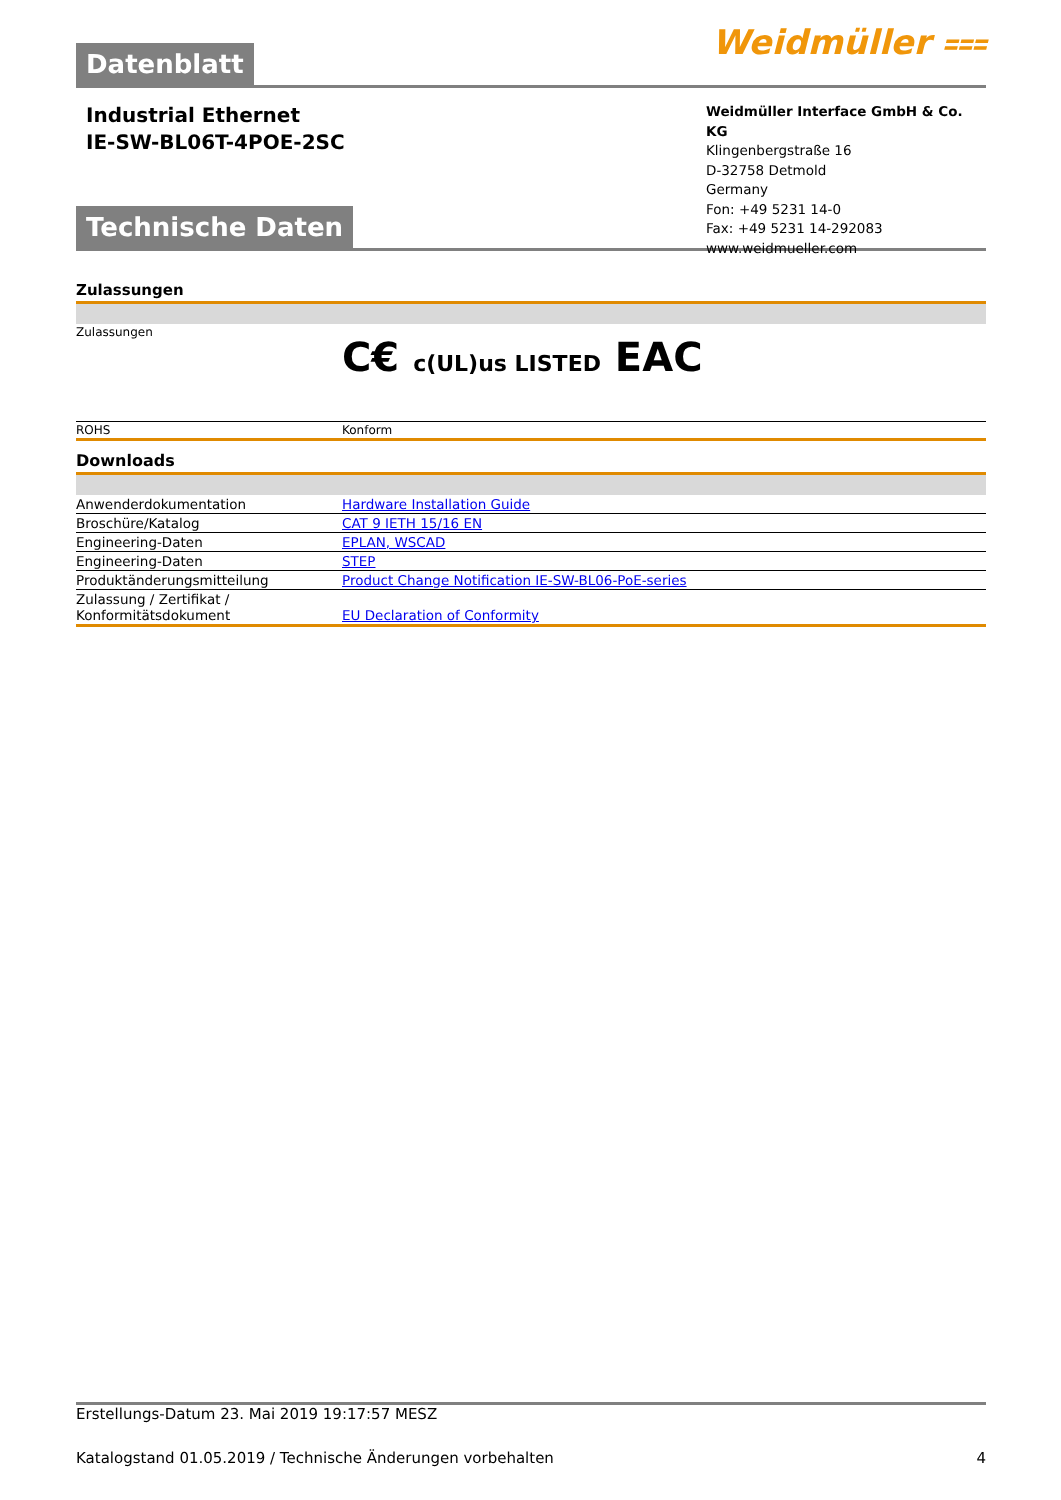Datenblatt
Weidmüller ⩶
Industrial Ethernet
IE-SW-BL06T-4POE-2SC
Weidmüller Interface GmbH & Co. KG
Klingenbergstraße 16
D-32758 Detmold
Germany
Fon: +49 5231 14-0
Fax: +49 5231 14-292083
www.weidmueller.com
Technische Daten
Zulassungen
| Zulassungen | C€ c(UL)us LISTED EAC |
| ROHS | Konform |
Downloads
| Anwenderdokumentation | Hardware Installation Guide |
| Broschüre/Katalog | CAT 9 IETH 15/16 EN |
| Engineering-Daten | EPLAN, WSCAD |
| Engineering-Daten | STEP |
| Produktänderungsmitteilung | Product Change Notification IE-SW-BL06-PoE-series |
| Zulassung / Zertifikat / Konformitätsdokument | EU Declaration of Conformity |
Erstellungs-Datum 23. Mai 2019 19:17:57 MESZ
Katalogstand 01.05.2019 / Technische Änderungen vorbehalten 4